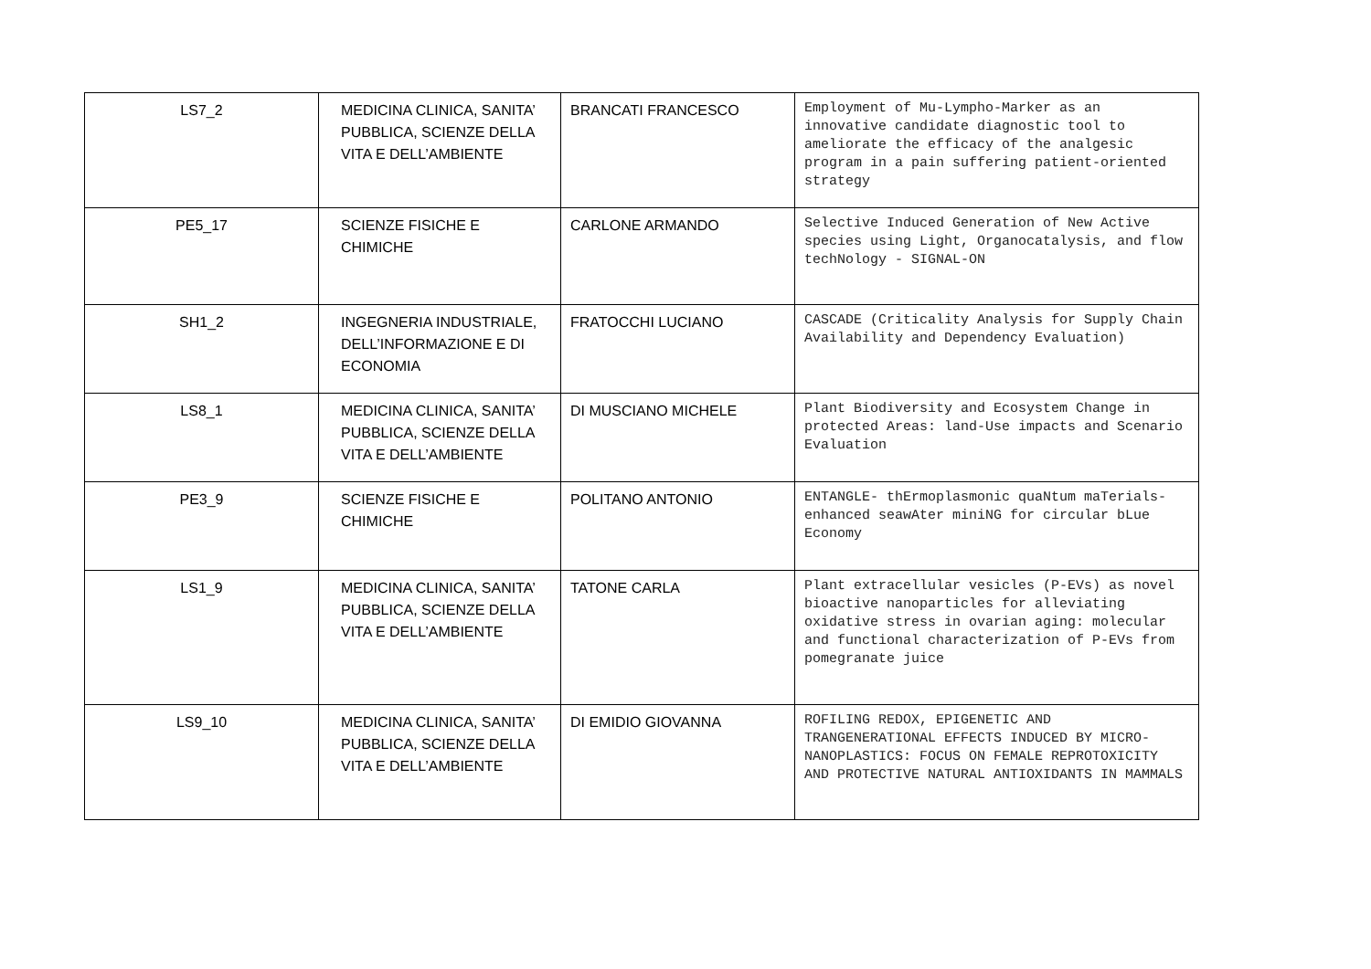| LS7_2 | MEDICINA CLINICA, SANITA’ PUBBLICA, SCIENZE DELLA VITA E DELL’AMBIENTE | BRANCATI FRANCESCO | Employment of Mu-Lympho-Marker as an innovative candidate diagnostic tool to ameliorate the efficacy of the analgesic program in a pain suffering patient-oriented strategy |
| PE5_17 | SCIENZE FISICHE E CHIMICHE | CARLONE ARMANDO | Selective Induced Generation of New Active species using Light, Organocatalysis, and flow techNology - SIGNAL-ON |
| SH1_2 | INGEGNERIA INDUSTRIALE, DELL’INFORMAZIONE E DI ECONOMIA | FRATOCCHI LUCIANO | CASCADE (Criticality Analysis for Supply Chain Availability and Dependency Evaluation) |
| LS8_1 | MEDICINA CLINICA, SANITA’ PUBBLICA, SCIENZE DELLA VITA E DELL’AMBIENTE | DI MUSCIANO MICHELE | Plant Biodiversity and Ecosystem Change in protected Areas: land-Use impacts and Scenario Evaluation |
| PE3_9 | SCIENZE FISICHE E CHIMICHE | POLITANO ANTONIO | ENTANGLE- thErmoplasmonic quaNtum maTerials-enhanced seawAter miniNG for circular bLue Economy |
| LS1_9 | MEDICINA CLINICA, SANITA’ PUBBLICA, SCIENZE DELLA VITA E DELL’AMBIENTE | TATONE CARLA | Plant extracellular vesicles (P-EVs) as novel bioactive nanoparticles for alleviating oxidative stress in ovarian aging: molecular and functional characterization of P-EVs from pomegranate juice |
| LS9_10 | MEDICINA CLINICA, SANITA’ PUBBLICA, SCIENZE DELLA VITA E DELL’AMBIENTE | DI EMIDIO GIOVANNA | ROFILING REDOX, EPIGENETIC AND TRANGENERATIONAL EFFECTS INDUCED BY MICRO-NANOPLASTICS: FOCUS ON FEMALE REPROTOXICITY AND PROTECTIVE NATURAL ANTIOXIDANTS IN MAMMALS |